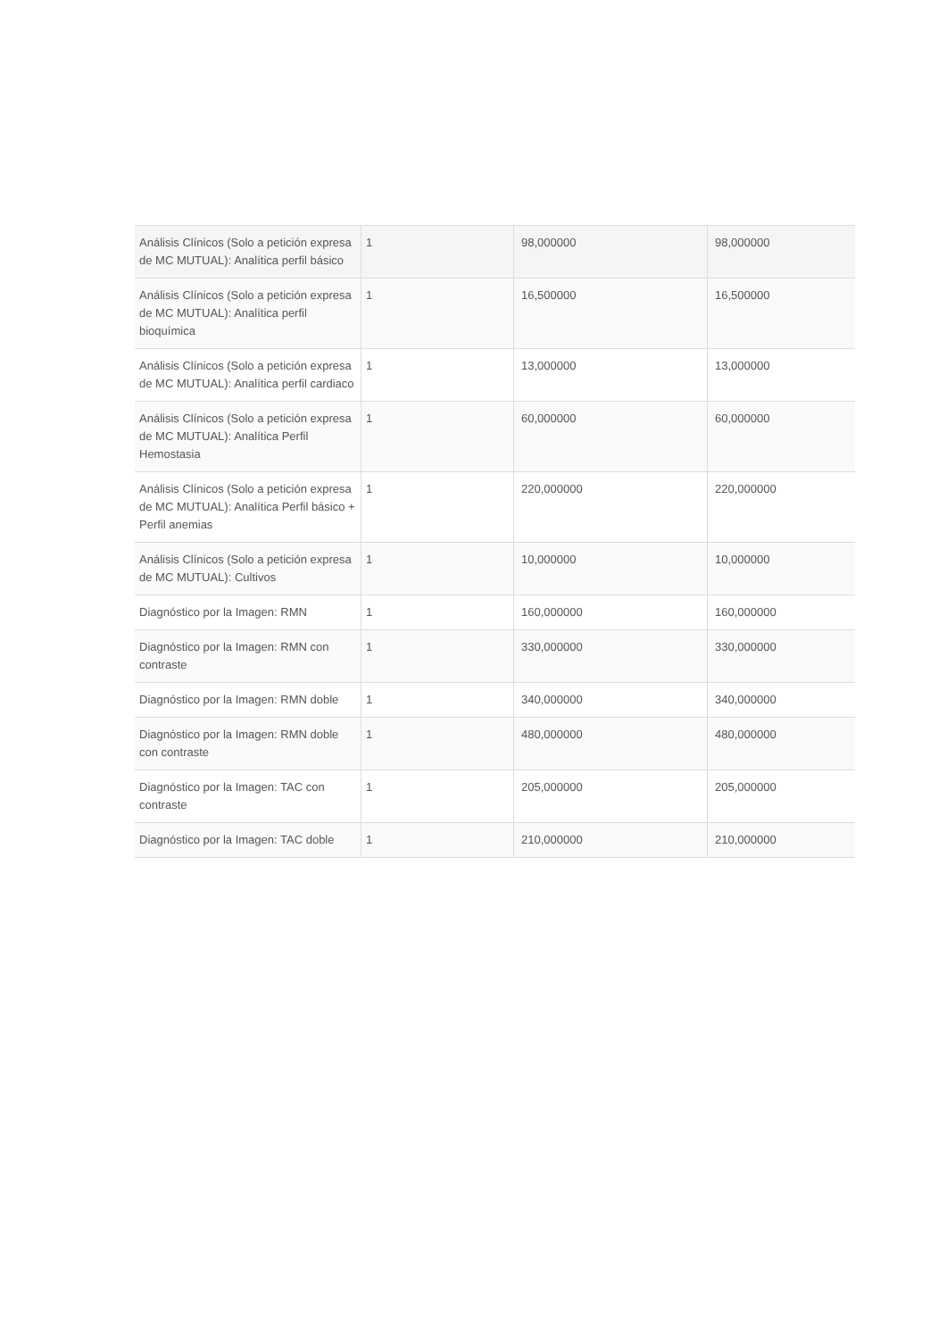| Análisis Clínicos (Solo a petición expresa de MC MUTUAL): Analítica perfil básico | 1 | 98,000000 | 98,000000 |
| Análisis Clínicos (Solo a petición expresa de MC MUTUAL): Analítica perfil bioquímica | 1 | 16,500000 | 16,500000 |
| Análisis Clínicos (Solo a petición expresa de MC MUTUAL): Analítica perfil cardiaco | 1 | 13,000000 | 13,000000 |
| Análisis Clínicos (Solo a petición expresa de MC MUTUAL): Analítica Perfil Hemostasia | 1 | 60,000000 | 60,000000 |
| Análisis Clínicos (Solo a petición expresa de MC MUTUAL): Analítica Perfil básico + Perfil anemias | 1 | 220,000000 | 220,000000 |
| Análisis Clínicos (Solo a petición expresa de MC MUTUAL): Cultivos | 1 | 10,000000 | 10,000000 |
| Diagnóstico por la Imagen: RMN | 1 | 160,000000 | 160,000000 |
| Diagnóstico por la Imagen: RMN con contraste | 1 | 330,000000 | 330,000000 |
| Diagnóstico por la Imagen: RMN doble | 1 | 340,000000 | 340,000000 |
| Diagnóstico por la Imagen: RMN doble con contraste | 1 | 480,000000 | 480,000000 |
| Diagnóstico por la Imagen: TAC con contraste | 1 | 205,000000 | 205,000000 |
| Diagnóstico por la Imagen: TAC doble | 1 | 210,000000 | 210,000000 |